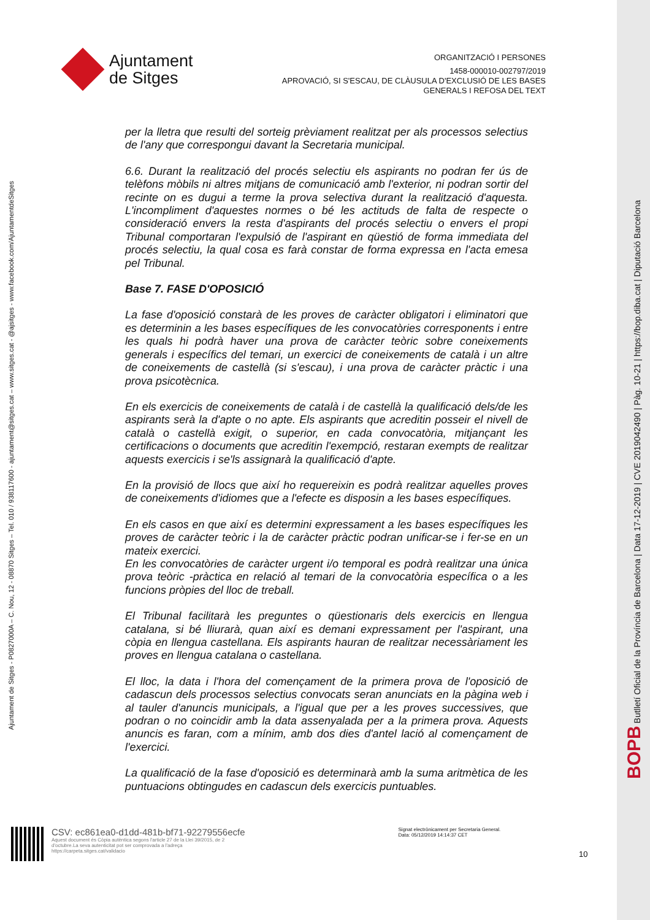Ajuntament
de Sitges
ORGANITZACIÓ I PERSONES
1458-000010-002797/2019
APROVACIÓ, SI S'ESCAU, DE CLÀUSULA D'EXCLUSIÓ DE LES BASES
GENERALS I REFOSA DEL TEXT
Ajuntament de Sitges - P0827000A – C. Nou, 12 - 08870 Sitges – Tel. 010 / 938117600 - ajuntament@sitges.cat – www.sitges.cat - @ajsitges - www.facebook.com/AjuntamentdeSitges
per la lletra que resulti del sorteig prèviament realitzat per als processos selectius de l'any que correspongui davant la Secretaria municipal.
6.6. Durant la realització del procés selectiu els aspirants no podran fer ús de telèfons mòbils ni altres mitjans de comunicació amb l'exterior, ni podran sortir del recinte on es dugui a terme la prova selectiva durant la realització d'aquesta. L'incompliment d'aquestes normes o bé les actituds de falta de respecte o consideració envers la resta d'aspirants del procés selectiu o envers el propi Tribunal comportaran l'expulsió de l'aspirant en qüestió de forma immediata del procés selectiu, la qual cosa es farà constar de forma expressa en l'acta emesa pel Tribunal.
Base 7. FASE D'OPOSICIÓ
La fase d'oposició constarà de les proves de caràcter obligatori i eliminatori que es determinin a les bases específiques de les convocatòries corresponents i entre les quals hi podrà haver una prova de caràcter teòric sobre coneixements generals i específics del temari, un exercici de coneixements de català i un altre de coneixements de castellà (si s'escau), i una prova de caràcter pràctic i una prova psicotècnica.
En els exercicis de coneixements de català i de castellà la qualificació dels/de les aspirants serà la d'apte o no apte. Els aspirants que acreditin posseir el nivell de català o castellà exigit, o superior, en cada convocatòria, mitjançant les certificacions o documents que acreditin l'exempció, restaran exempts de realitzar aquests exercicis i se'ls assignarà la qualificació d'apte.
En la provisió de llocs que així ho requereixin es podrà realitzar aquelles proves de coneixements d'idiomes que a l'efecte es disposin a les bases específiques.
En els casos en que així es determini expressament a les bases específiques les proves de caràcter teòric i la de caràcter pràctic podran unificar-se i fer-se en un mateix exercici.
En les convocatòries de caràcter urgent i/o temporal es podrà realitzar una única prova teòric -pràctica en relació al temari de la convocatòria específica o a les funcions pròpies del lloc de treball.
El Tribunal facilitarà les preguntes o qüestionaris dels exercicis en llengua catalana, si bé lliurarà, quan així es demani expressament per l'aspirant, una còpia en llengua castellana. Els aspirants hauran de realitzar necessàriament les proves en llengua catalana o castellana.
El lloc, la data i l'hora del començament de la primera prova de l'oposició de cadascun dels processos selectius convocats seran anunciats en la pàgina web i al tauler d'anuncis municipals, a l'igual que per a les proves successives, que podran o no coincidir amb la data assenyalada per a la primera prova. Aquests anuncis es faran, com a mínim, amb dos dies d'antel lació al començament de l'exercici.
La qualificació de la fase d'oposició es determinarà amb la suma aritmètica de les puntuacions obtingudes en cadascun dels exercicis puntuables.
BOPB Butlletí Oficial de la Província de Barcelona | Data 17-12-2019 | CVE 2019042490 | Pàg. 10-21 | https://bop.diba.cat | Diputació Barcelona
CSV: ec861ea0-d1dd-481b-bf71-92279556ecfe
Aquest document és Còpia autèntica segons l'article 27 de la Llei 39/2015, de 2 d'octubre.La seva autenticitat pot ser comprovada a l'adreça https://carpeta.sitges.cat/validacio
Signat electrònicament per Secretaria General. Data: 05/12/2019 14:14:37 CET
10